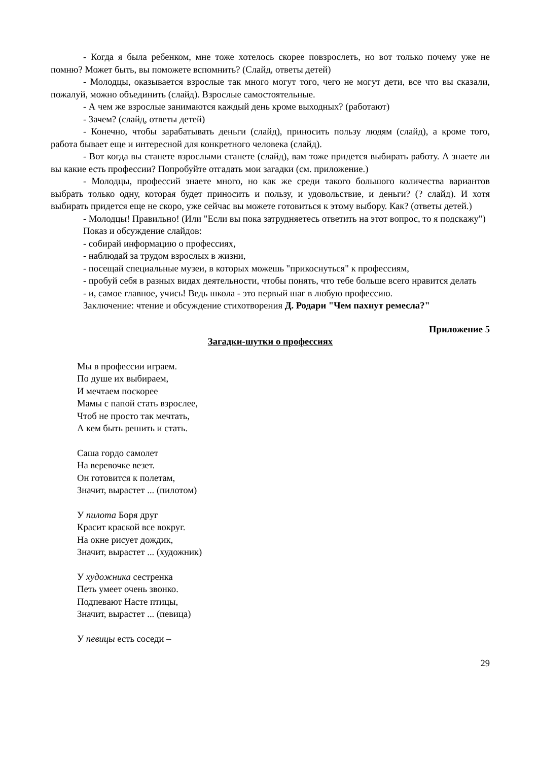- Когда я была ребенком, мне тоже хотелось скорее повзрослеть, но вот только почему уже не помню? Может быть, вы поможете вспомнить? (Слайд, ответы детей)
- Молодцы, оказывается взрослые так много могут того, чего не могут дети, все что вы сказали, пожалуй, можно объединить (слайд). Взрослые самостоятельные.
- А чем же взрослые занимаются каждый день кроме выходных? (работают)
- Зачем? (слайд, ответы детей)
- Конечно, чтобы зарабатывать деньги (слайд), приносить пользу людям (слайд), а кроме того, работа бывает еще и интересной для конкретного человека (слайд).
- Вот когда вы станете взрослыми станете (слайд), вам тоже придется выбирать работу. А знаете ли вы какие есть профессии? Попробуйте отгадать мои загадки (см. приложение.)
- Молодцы, профессий знаете много, но как же среди такого большого количества вариантов выбрать только одну, которая будет приносить и пользу, и удовольствие, и деньги? (? слайд). И хотя выбирать придется еще не скоро, уже сейчас вы можете готовиться к этому выбору. Как? (ответы детей.)
- Молодцы! Правильно! (Или "Если вы пока затрудняетесь ответить на этот вопрос, то я подскажу")
Показ и обсуждение слайдов:
- собирай информацию о профессиях,
- наблюдай за трудом взрослых в жизни,
- посещай специальные музеи, в которых можешь "прикоснуться" к профессиям,
- пробуй себя в разных видах деятельности, чтобы понять, что тебе больше всего нравится делать
- и, самое главное, учись! Ведь школа - это первый шаг в любую профессию.
Заключение: чтение и обсуждение стихотворения Д. Родари "Чем пахнут ремесла?"
Приложение 5
Загадки-шутки о профессиях
Мы в профессии играем.
По душе их выбираем,
И мечтаем поскорее
Мамы с папой стать взрослее,
Чтоб не просто так мечтать,
А кем быть решить и стать.
Саша гордо самолет
На веревочке везет.
Он готовится к полетам,
Значит, вырастет ... (пилотом)
У пилота Боря друг
Красит краской все вокруг.
На окне рисует дождик,
Значит, вырастет ... (художник)
У художника сестренка
Петь умеет очень звонко.
Подпевают Насте птицы,
Значит, вырастет ... (певица)
У певицы есть соседи –
29